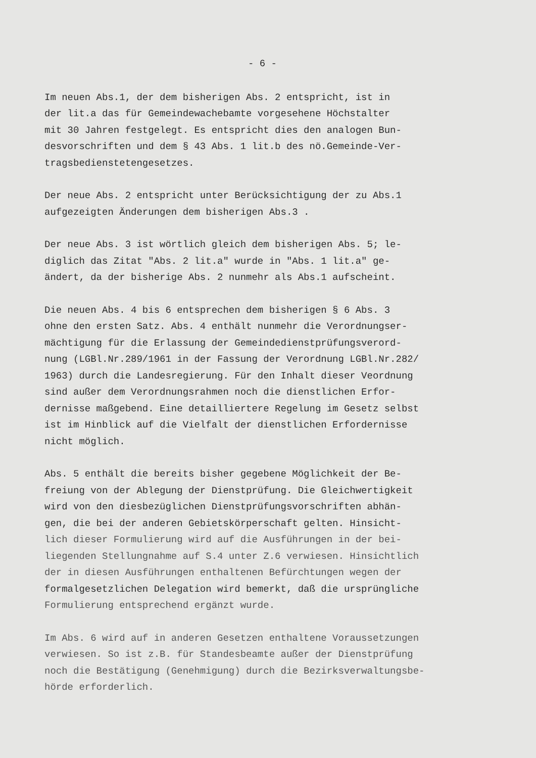- 6 -
Im neuen Abs.1, der dem bisherigen Abs. 2 entspricht, ist in der lit.a das für Gemeindewachebamte vorgesehene Höchstalter mit 30 Jahren festgelegt. Es entspricht dies den analogen Bun- desvorschriften und dem § 43 Abs. 1 lit.b des nö.Gemeinde-Ver- tragsbedienstetengesetzes.
Der neue Abs. 2 entspricht unter Berücksichtigung der zu Abs.1 aufgezeigten Änderungen dem bisherigen Abs.3 .
Der neue Abs. 3 ist wörtlich gleich dem bisherigen Abs. 5; le- diglich das Zitat "Abs. 2 lit.a" wurde in "Abs. 1 lit.a" ge- ändert, da der bisherige Abs. 2 nunmehr als Abs.1 aufscheint.
Die neuen Abs. 4 bis 6 entsprechen dem bisherigen § 6 Abs. 3 ohne den ersten Satz. Abs. 4 enthält nunmehr die Verordnungser- mächtigung für die Erlassung der Gemeindedienstprüfungsverord- nung (LGBl.Nr.289/1961 in der Fassung der Verordnung LGBl.Nr.282/ 1963) durch die Landesregierung. Für den Inhalt dieser Veordnung sind außer dem Verordnungsrahmen noch die dienstlichen Erfor- dernisse maßgebend. Eine detailliertere Regelung im Gesetz selbst ist im Hinblick auf die Vielfalt der dienstlichen Erfordernisse nicht möglich.
Abs. 5 enthält die bereits bisher gegebene Möglichkeit der Be- freiung von der Ablegung der Dienstprüfung. Die Gleichwertigkeit wird von den diesbezüglichen Dienstprüfungsvorschriften abhän- gen, die bei der anderen Gebietskörperschaft gelten. Hinsicht- lich dieser Formulierung wird auf die Ausführungen in der bei- liegenden Stellungnahme auf S.4 unter Z.6 verwiesen. Hinsichtlich der in diesen Ausführungen enthaltenen Befürchtungen wegen der formalgesetzlichen Delegation wird bemerkt, daß die ursprüngliche Formulierung entsprechend ergänzt wurde.
Im Abs. 6 wird auf in anderen Gesetzen enthaltene Voraussetzungen verwiesen. So ist z.B. für Standesbeamte außer der Dienstprüfung noch die Bestätigung (Genehmigung) durch die Bezirksverwaltungsbe- hörde erforderlich.